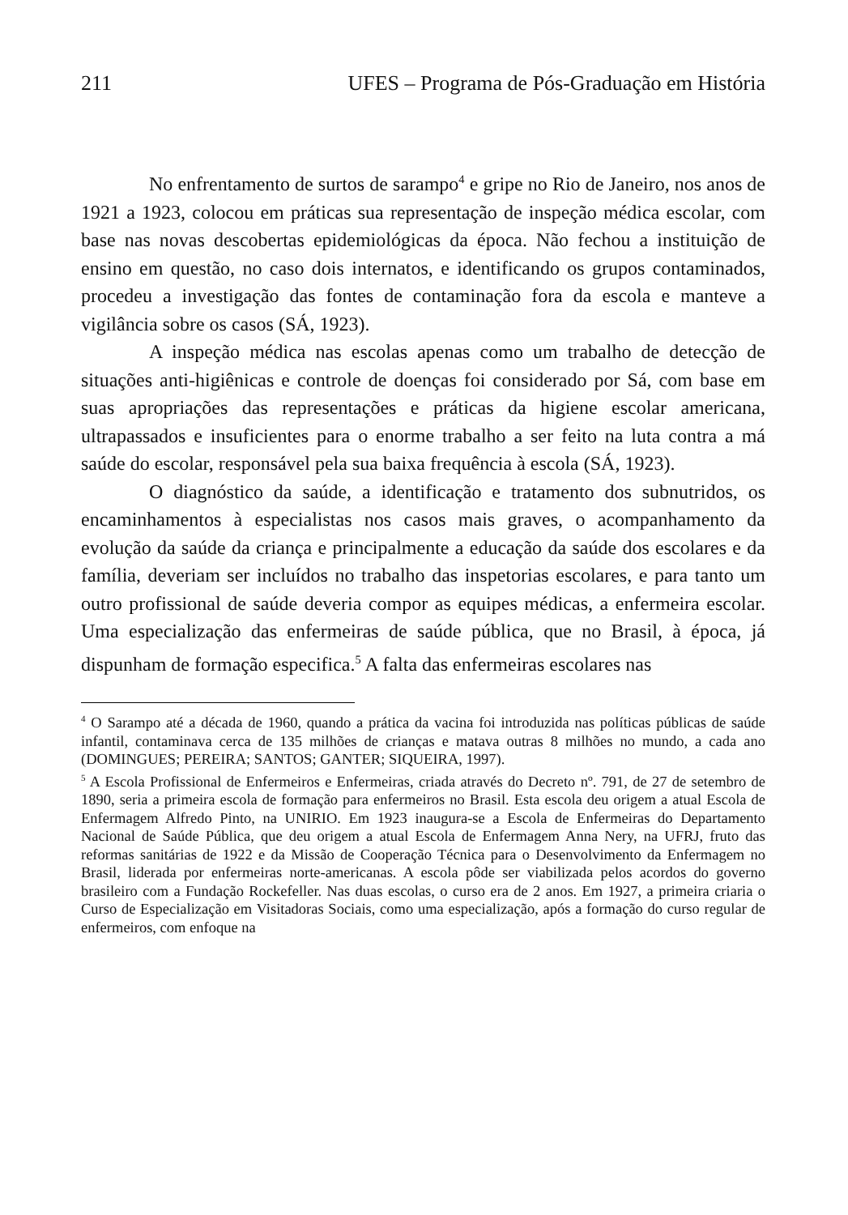211 UFES – Programa de Pós-Graduação em História
No enfrentamento de surtos de sarampo<sup>4</sup> e gripe no Rio de Janeiro, nos anos de 1921 a 1923, colocou em práticas sua representação de inspeção médica escolar, com base nas novas descobertas epidemiológicas da época. Não fechou a instituição de ensino em questão, no caso dois internatos, e identificando os grupos contaminados, procedeu a investigação das fontes de contaminação fora da escola e manteve a vigilância sobre os casos (SÁ, 1923).
A inspeção médica nas escolas apenas como um trabalho de detecção de situações anti-higiênicas e controle de doenças foi considerado por Sá, com base em suas apropriações das representações e práticas da higiene escolar americana, ultrapassados e insuficientes para o enorme trabalho a ser feito na luta contra a má saúde do escolar, responsável pela sua baixa frequência à escola (SÁ, 1923).
O diagnóstico da saúde, a identificação e tratamento dos subnutridos, os encaminhamentos à especialistas nos casos mais graves, o acompanhamento da evolução da saúde da criança e principalmente a educação da saúde dos escolares e da família, deveriam ser incluídos no trabalho das inspetorias escolares, e para tanto um outro profissional de saúde deveria compor as equipes médicas, a enfermeira escolar. Uma especialização das enfermeiras de saúde pública, que no Brasil, à época, já dispunham de formação especifica.<sup>5</sup> A falta das enfermeiras escolares nas
<sup>4</sup> O Sarampo até a década de 1960, quando a prática da vacina foi introduzida nas políticas públicas de saúde infantil, contaminava cerca de 135 milhões de crianças e matava outras 8 milhões no mundo, a cada ano (DOMINGUES; PEREIRA; SANTOS; GANTER; SIQUEIRA, 1997).
<sup>5</sup> A Escola Profissional de Enfermeiros e Enfermeiras, criada através do Decreto nº. 791, de 27 de setembro de 1890, seria a primeira escola de formação para enfermeiros no Brasil. Esta escola deu origem a atual Escola de Enfermagem Alfredo Pinto, na UNIRIO. Em 1923 inaugura-se a Escola de Enfermeiras do Departamento Nacional de Saúde Pública, que deu origem a atual Escola de Enfermagem Anna Nery, na UFRJ, fruto das reformas sanitárias de 1922 e da Missão de Cooperação Técnica para o Desenvolvimento da Enfermagem no Brasil, liderada por enfermeiras norte-americanas. A escola pôde ser viabilizada pelos acordos do governo brasileiro com a Fundação Rockefeller. Nas duas escolas, o curso era de 2 anos. Em 1927, a primeira criaria o Curso de Especialização em Visitadoras Sociais, como uma especialização, após a formação do curso regular de enfermeiros, com enfoque na